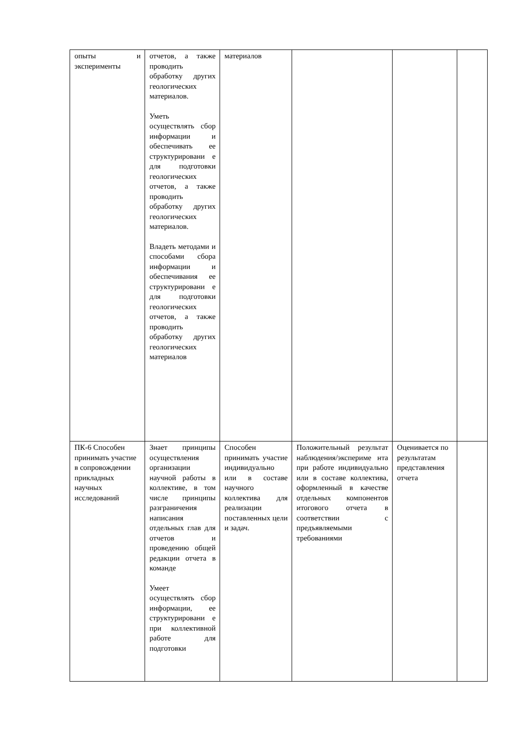| опыты и эксперименты | отчетов, а также проводить обработку других геологических материалов. Уметь осуществлять сбор информации и обеспечивать ее структурировани е для подготовки геологических отчетов, а также проводить обработку других геологических материалов. Владеть методами и способами сбора информации и обеспечивания ее структурировани е для подготовки геологических отчетов, а также проводить обработку других геологических материалов | материалов | | | |
| ПК-6 Способен принимать участие в сопровождении прикладных научных исследований | Знает принципы осуществления организации научной работы в коллективе, в том числе принципы разграничения написания отдельных глав для отчетов и проведению общей редакции отчета в команде Умеет осуществлять сбор информации, ее структурировани е при коллективной работе для подготовки | Способен принимать участие индивидуально или в составе научного коллектива для реализации поставленных цели и задач. | Положительный результат наблюдения/экспериме нта при работе индивидуально или в составе коллектива, оформленный в качестве отдельных компонентов итогового отчета в соответствии с предъявляемыми требованиями | Оценивается по результатам представления отчета | |